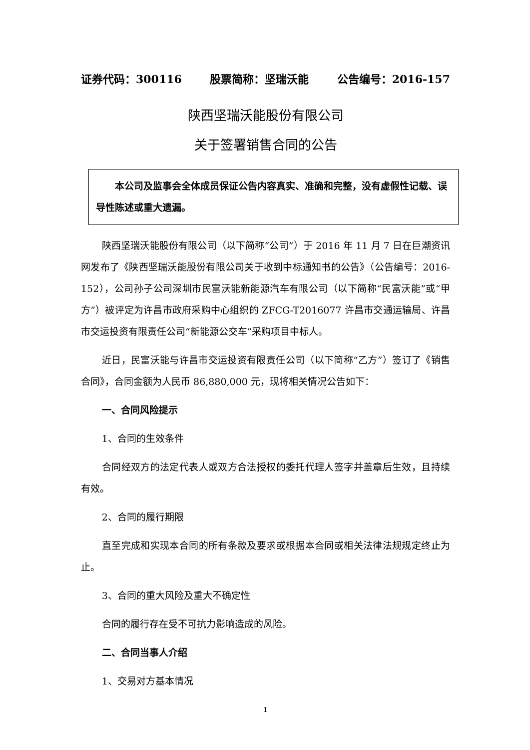证券代码：300116 股票简称：坚瑞沃能 公告编号：2016-157
陕西坚瑞沃能股份有限公司
关于签署销售合同的公告
本公司及监事会全体成员保证公告内容真实、准确和完整，没有虚假性记载、误导性陈述或重大遗漏。
陕西坚瑞沃能股份有限公司（以下简称“公司”）于 2016 年 11 月 7 日在巨潮资讯网发布了《陕西坚瑞沃能股份有限公司关于收到中标通知书的公告》（公告编号：2016-152），公司孙子公司深圳市民富沃能新能源汽车有限公司（以下简称“民富沃能”或“甲方”）被评定为许昌市政府采购中心组织的 ZFCG-T2016077 许昌市交通运输局、许昌市交运投资有限责任公司“新能源公交车”采购项目中标人。
近日，民富沃能与许昌市交运投资有限责任公司（以下简称“乙方”）签订了《销售合同》，合同金额为人民币 86,880,000 元，现将相关情况公告如下：
一、合同风险提示
1、合同的生效条件
合同经双方的法定代表人或双方合法授权的委托代理人签字并盖章后生效，且持续有效。
2、合同的履行期限
直至完成和实现本合同的所有条款及要求或根据本合同或相关法律法规规定终止为止。
3、合同的重大风险及重大不确定性
合同的履行存在受不可抗力影响造成的风险。
二、合同当事人介绍
1、交易对方基本情况
1